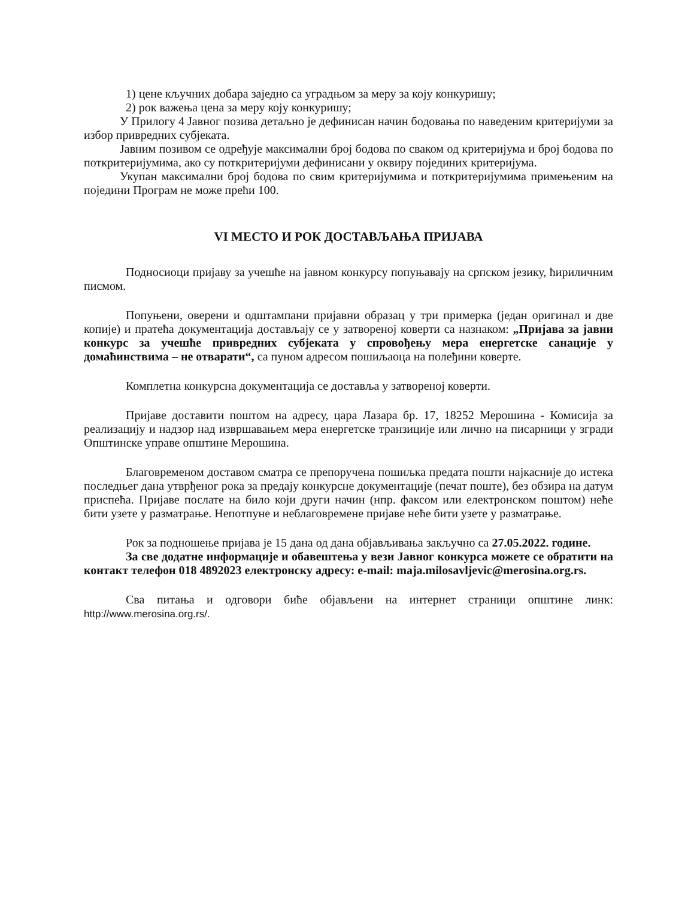1) цене кључних добара заједно са уградњом за меру за коју конкуришу;
2) рок важења цена за меру коју конкуришу;
У Прилогу 4 Јавног позива детаљно је дефинисан начин бодовања по наведеним критеријуми за избор привредних субјеката.
Јавним позивом се одређује максимални број бодова по сваком од критеријума и број бодова по поткритеријумима, ако су поткритеријуми дефинисани у оквиру појединих критеријума.
Укупан максимални број бодова по свим критеријумима и поткритеријумима примењеним на поједини Програм не може прећи 100.
VI МЕСТО И РОК ДОСТАВЉАЊА ПРИЈАВА
Подносиоци пријаву за учешће на јавном конкурсу попуњавају на српском језику, ћириличним писмом.
Попуњени, оверени и одштампани пријавни образац у три примерка (један оригинал и две копије) и пратећа документација достављају се у затвореној коверти са назнаком: „Пријава за јавни конкурс за учешће привредних субјеката у спровођењу мера енергетске санације у домаћинствима – не отварати“, са пуном адресом пошиљаоца на полеђини коверте.
Комплетна конкурсна документација се доставља у затвореној коверти.
Пријаве доставити поштом на адресу, цара Лазара бр. 17, 18252 Мерошина - Комисија за реализацију и надзор над извршавањем мера енергетске транзиције или лично на писарници у згради Општинске управе општине Мерошина.
Благовременом доставом сматра се препоручена пошиљка предата пошти најкасније до истека последњег дана утврђеног рока за предају конкурсне документације (печат поште), без обзира на датум приспећа. Пријаве послате на било који други начин (нпр. факсом или електронском поштом) неће бити узете у разматрање. Непотпуне и неблаговремене пријаве неће бити узете у разматрање.
Рок за подношење пријава је 15 дана од дана објављивања закључно са 27.05.2022. године.
За све додатне информације и обавештења у вези Јавног конкурса можете се обратити на контакт телефон 018 4892023 електронску адресу: e-mail: maja.milosavljevic@merosina.org.rs.
Сва питања и одговори биће објављени на интернет страници општине линк: http://www.merosina.org.rs/.